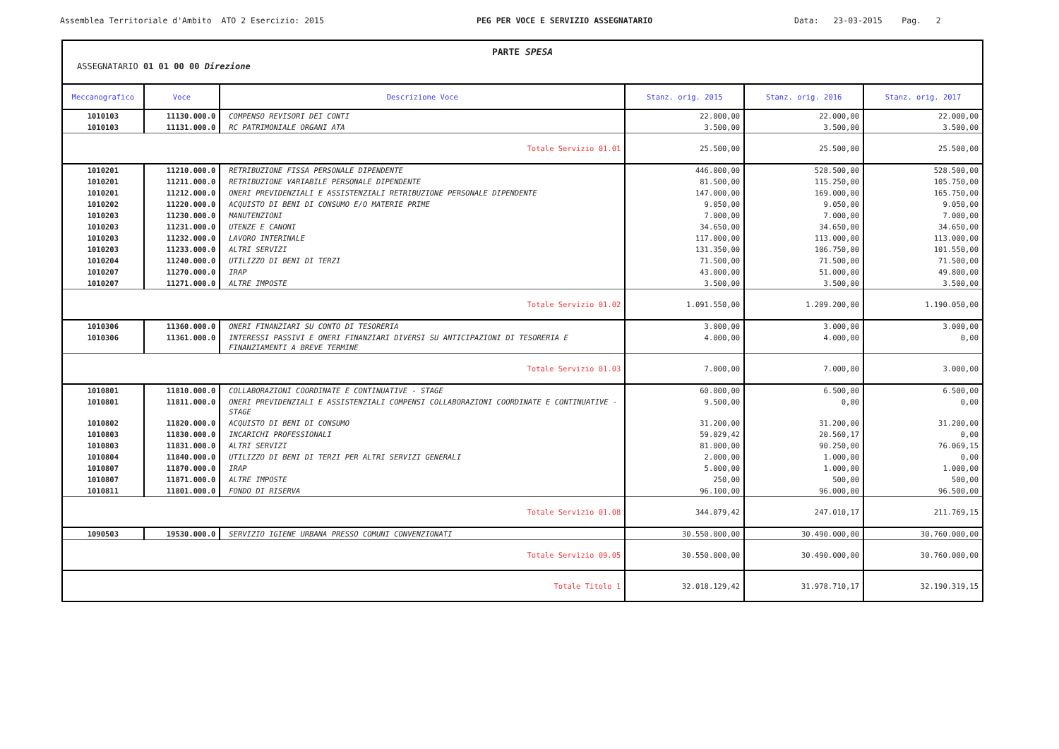Assemblea Territoriale d'Ambito ATO 2 Esercizio: 2015
PEG PER VOCE E SERVIZIO ASSEGNATARIO
Data: 23-03-2015 Pag. 2
PARTE SPESA
ASSEGNATARIO 01 01 00 00 Direzione
| Meccanografico | Voce | Descrizione Voce | Stanz. orig. 2015 | Stanz. orig. 2016 | Stanz. orig. 2017 |
| --- | --- | --- | --- | --- | --- |
| 1010103 | 11130.000.0 | COMPENSO REVISORI DEI CONTI | 22.000,00 | 22.000,00 | 22.000,00 |
| 1010103 | 11131.000.0 | RC PATRIMONIALE ORGANI ATA | 3.500,00 | 3.500,00 | 3.500,00 |
| Totale Servizio 01.01 | | | 25.500,00 | 25.500,00 | 25.500,00 |
| 1010201 | 11210.000.0 | RETRIBUZIONE FISSA PERSONALE DIPENDENTE | 446.000,00 | 528.500,00 | 528.500,00 |
| 1010201 | 11211.000.0 | RETRIBUZIONE VARIABILE PERSONALE DIPENDENTE | 81.500,00 | 115.250,00 | 105.750,00 |
| 1010201 | 11212.000.0 | ONERI PREVIDENZIALI E ASSISTENZIALI RETRIBUZIONE PERSONALE DIPENDENTE | 147.000,00 | 169.000,00 | 165.750,00 |
| 1010202 | 11220.000.0 | ACQUISTO DI BENI DI CONSUMO E/O MATERIE PRIME | 9.050,00 | 9.050,00 | 9.050,00 |
| 1010203 | 11230.000.0 | MANUTENZIONI | 7.000,00 | 7.000,00 | 7.000,00 |
| 1010203 | 11231.000.0 | UTENZE E CANONI | 34.650,00 | 34.650,00 | 34.650,00 |
| 1010203 | 11232.000.0 | LAVORO INTERINALE | 117.000,00 | 113.000,00 | 113.000,00 |
| 1010203 | 11233.000.0 | ALTRI SERVIZI | 131.350,00 | 106.750,00 | 101.550,00 |
| 1010204 | 11240.000.0 | UTILIZZO DI BENI DI TERZI | 71.500,00 | 71.500,00 | 71.500,00 |
| 1010207 | 11270.000.0 | IRAP | 43.000,00 | 51.000,00 | 49.800,00 |
| 1010207 | 11271.000.0 | ALTRE IMPOSTE | 3.500,00 | 3.500,00 | 3.500,00 |
| Totale Servizio 01.02 | | | 1.091.550,00 | 1.209.200,00 | 1.190.050,00 |
| 1010306 | 11360.000.0 | ONERI FINANZIARI SU CONTO DI TESORERIA | 3.000,00 | 3.000,00 | 3.000,00 |
| 1010306 | 11361.000.0 | INTERESSI PASSIVI E ONERI FINANZIARI DIVERSI SU ANTICIPAZIONI DI TESORERIA E FINANZIAMENTI A BREVE TERMINE | 4.000,00 | 4.000,00 | 0,00 |
| Totale Servizio 01.03 | | | 7.000,00 | 7.000,00 | 3.000,00 |
| 1010801 | 11810.000.0 | COLLABORAZIONI COORDINATE E CONTINUATIVE - STAGE | 60.000,00 | 6.500,00 | 6.500,00 |
| 1010801 | 11811.000.0 | ONERI PREVIDENZIALI E ASSISTENZIALI COMPENSI COLLABORAZIONI COORDINATE E CONTINUATIVE - STAGE | 9.500,00 | 0,00 | 0,00 |
| 1010802 | 11820.000.0 | ACQUISTO DI BENI DI CONSUMO | 31.200,00 | 31.200,00 | 31.200,00 |
| 1010803 | 11830.000.0 | INCARICHI PROFESSIONALI | 59.029,42 | 20.560,17 | 0,00 |
| 1010803 | 11831.000.0 | ALTRI SERVIZI | 81.000,00 | 90.250,00 | 76.069,15 |
| 1010804 | 11840.000.0 | UTILIZZO DI BENI DI TERZI PER ALTRI SERVIZI GENERALI | 2.000,00 | 1.000,00 | 0,00 |
| 1010807 | 11870.000.0 | IRAP | 5.000,00 | 1.000,00 | 1.000,00 |
| 1010807 | 11871.000.0 | ALTRE IMPOSTE | 250,00 | 500,00 | 500,00 |
| 1010811 | 11801.000.0 | FONDO DI RISERVA | 96.100,00 | 96.000,00 | 96.500,00 |
| Totale Servizio 01.08 | | | 344.079,42 | 247.010,17 | 211.769,15 |
| 1090503 | 19530.000.0 | SERVIZIO IGIENE URBANA PRESSO COMUNI CONVENZIONATI | 30.550.000,00 | 30.490.000,00 | 30.760.000,00 |
| Totale Servizio 09.05 | | | 30.550.000,00 | 30.490.000,00 | 30.760.000,00 |
| Totale Titolo 1 | | | 32.018.129,42 | 31.978.710,17 | 32.190.319,15 |